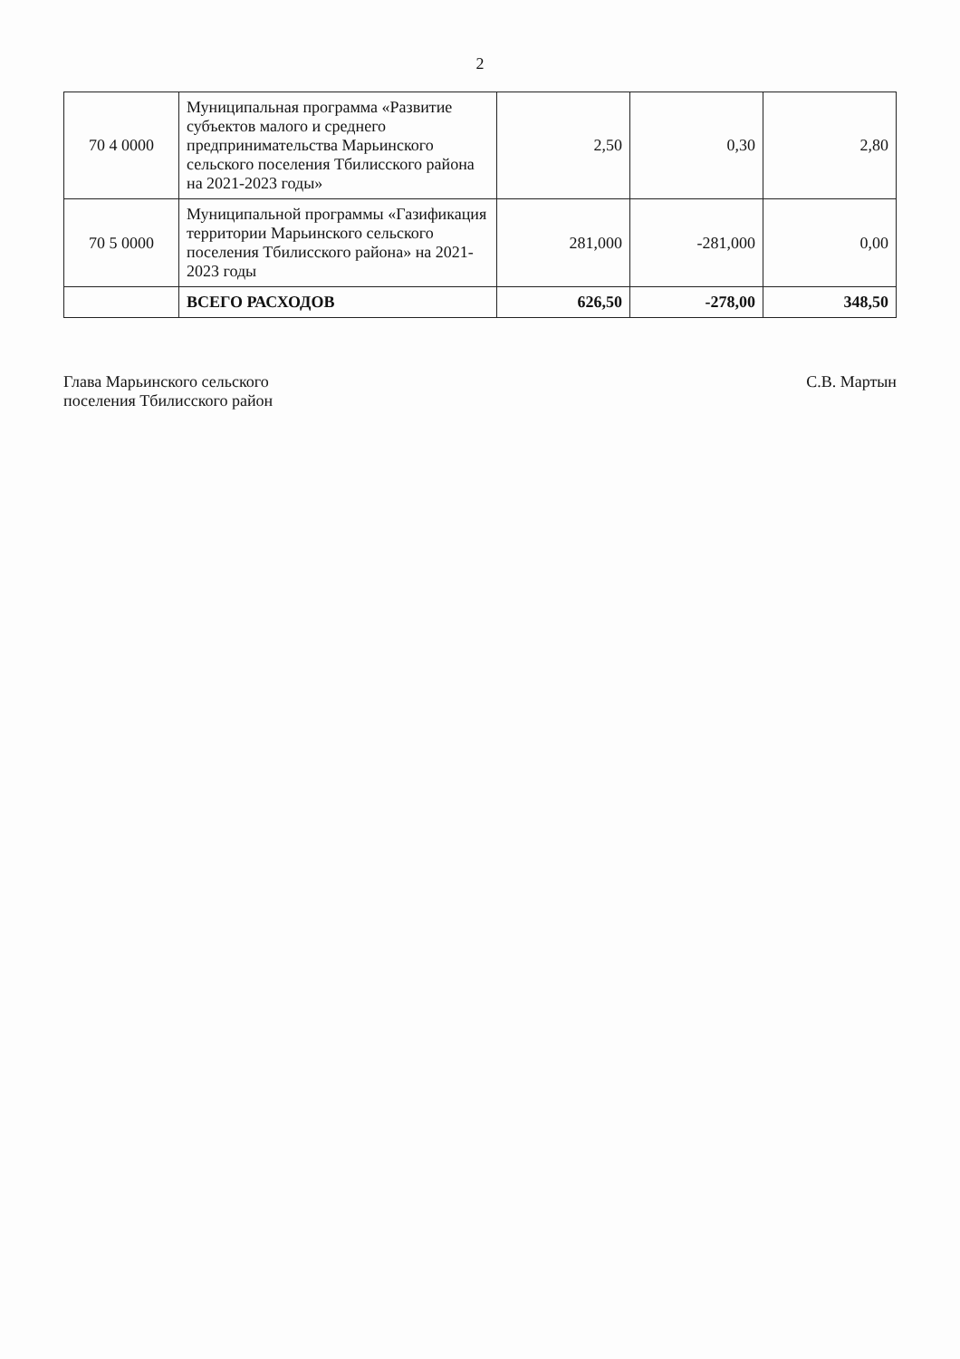2
| 70 4 0000 | Муниципальная программа «Развитие субъектов малого и среднего предпринимательства Марьинского сельского поселения Тбилисского района на 2021-2023 годы» | 2,50 | 0,30 | 2,80 |
| 70 5 0000 | Муниципальной программы «Газификация территории Марьинского сельского поселения Тбилисского района» на 2021-2023 годы | 281,000 | -281,000 | 0,00 |
| | ВСЕГО РАСХОДОВ | 626,50 | -278,00 | 348,50 |
Глава Марьинского сельского
поселения Тбилисского район
С.В. Мартын